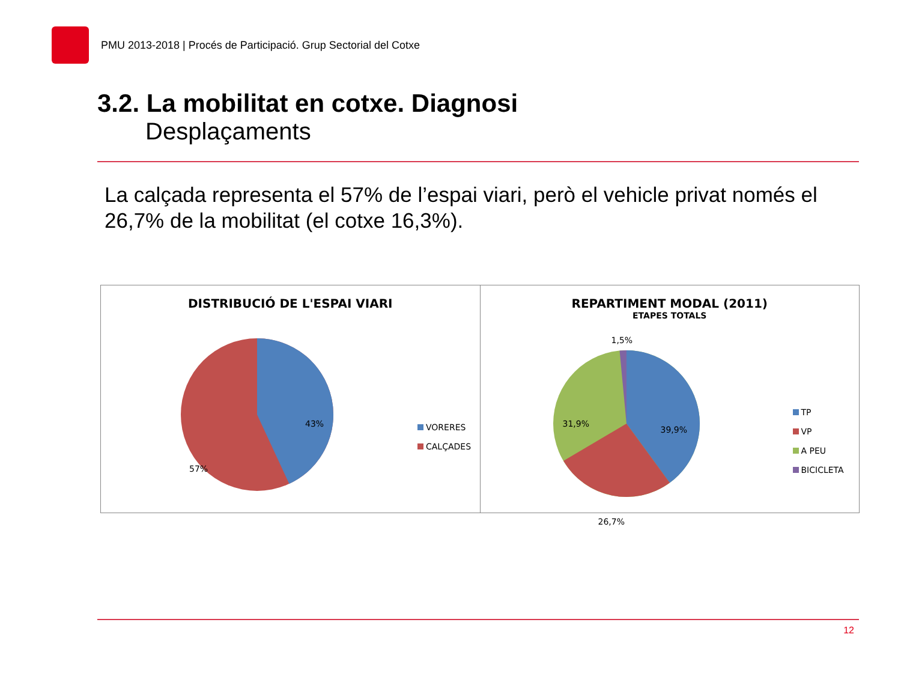PMU 2013-2018 | Procés de Participació. Grup Sectorial del Cotxe
3.2. La mobilitat en cotxe. Diagnosi
Desplaçaments
La calçada representa el 57% de l’espai viari, però el vehicle privat només el 26,7% de la mobilitat (el cotxe 16,3%).
DISTRIBUCIÓ DE L'ESPAI VIARI
43%
57%
VORERES
CALÇADES
REPARTIMENT MODAL (2011)
ETAPES TOTALS
1,5%
39,9%
31,9%
26,7%
TP
VP
A PEU
BICICLETA
12